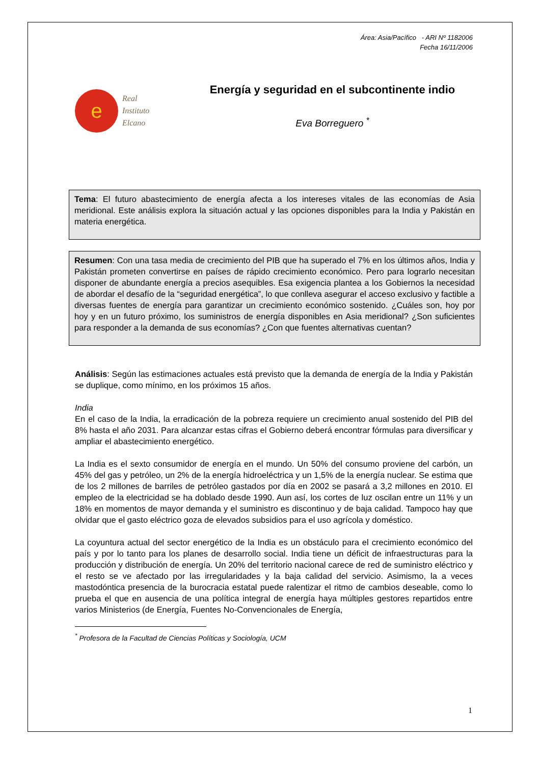Área: Asia/Pacífico - ARI Nº 1182006
Fecha 16/11/2006
e
Real
Instituto
Elcano
Energía y seguridad en el subcontinente indio
Eva Borreguero <sup>*</sup>
Tema: El futuro abastecimiento de energía afecta a los intereses vitales de las economías de Asia meridional. Este análisis explora la situación actual y las opciones disponibles para la India y Pakistán en materia energética.
Resumen: Con una tasa media de crecimiento del PIB que ha superado el 7% en los últimos años, India y Pakistán prometen convertirse en países de rápido crecimiento económico. Pero para lograrlo necesitan disponer de abundante energía a precios asequibles. Esa exigencia plantea a los Gobiernos la necesidad de abordar el desafío de la “seguridad energética”, lo que conlleva asegurar el acceso exclusivo y factible a diversas fuentes de energía para garantizar un crecimiento económico sostenido. ¿Cuáles son, hoy por hoy y en un futuro próximo, los suministros de energía disponibles en Asia meridional? ¿Son suficientes para responder a la demanda de sus economías? ¿Con que fuentes alternativas cuentan?
Análisis: Según las estimaciones actuales está previsto que la demanda de energía de la India y Pakistán se duplique, como mínimo, en los próximos 15 años.
India
En el caso de la India, la erradicación de la pobreza requiere un crecimiento anual sostenido del PIB del 8% hasta el año 2031. Para alcanzar estas cifras el Gobierno deberá encontrar fórmulas para diversificar y ampliar el abastecimiento energético.
La India es el sexto consumidor de energía en el mundo. Un 50% del consumo proviene del carbón, un 45% del gas y petróleo, un 2% de la energía hidroeléctrica y un 1,5% de la energía nuclear. Se estima que de los 2 millones de barriles de petróleo gastados por día en 2002 se pasará a 3,2 millones en 2010. El empleo de la electricidad se ha doblado desde 1990. Aun así, los cortes de luz oscilan entre un 11% y un 18% en momentos de mayor demanda y el suministro es discontinuo y de baja calidad. Tampoco hay que olvidar que el gasto eléctrico goza de elevados subsidios para el uso agrícola y doméstico.
La coyuntura actual del sector energético de la India es un obstáculo para el crecimiento económico del país y por lo tanto para los planes de desarrollo social. India tiene un déficit de infraestructuras para la producción y distribución de energía. Un 20% del territorio nacional carece de red de suministro eléctrico y el resto se ve afectado por las irregularidades y la baja calidad del servicio. Asimismo, la a veces mastodóntica presencia de la burocracia estatal puede ralentizar el ritmo de cambios deseable, como lo prueba el que en ausencia de una política integral de energía haya múltiples gestores repartidos entre varios Ministerios (de Energía, Fuentes No-Convencionales de Energía,
<sup>*</sup> Profesora de la Facultad de Ciencias Políticas y Sociología, UCM
1